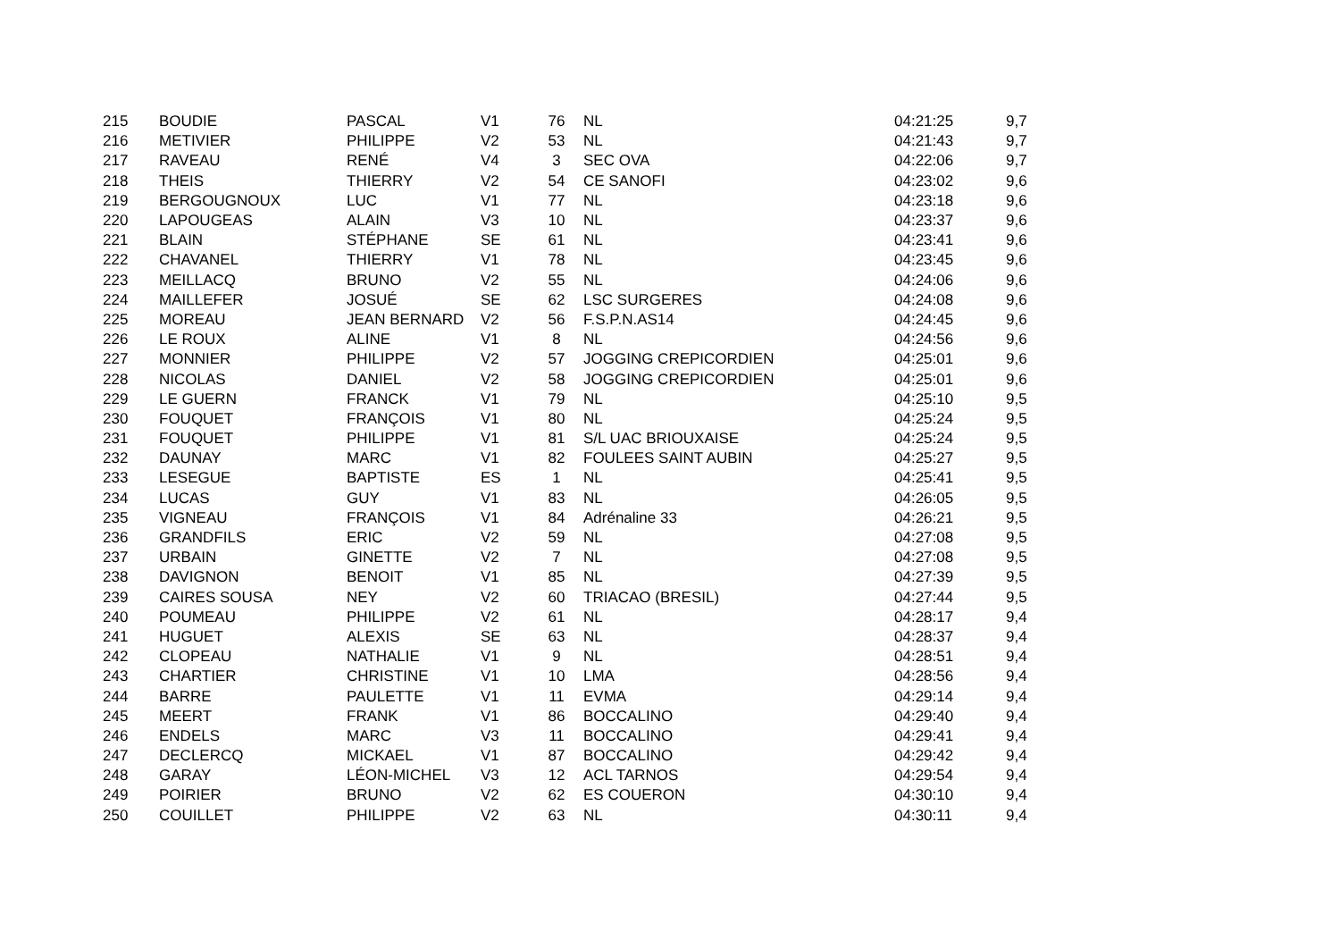| 215 | BOUDIE | PASCAL | V1 | 76 | NL | 04:21:25 | 9,7 |
| 216 | METIVIER | PHILIPPE | V2 | 53 | NL | 04:21:43 | 9,7 |
| 217 | RAVEAU | RENÉ | V4 | 3 | SEC OVA | 04:22:06 | 9,7 |
| 218 | THEIS | THIERRY | V2 | 54 | CE SANOFI | 04:23:02 | 9,6 |
| 219 | BERGOUGNOUX | LUC | V1 | 77 | NL | 04:23:18 | 9,6 |
| 220 | LAPOUGEAS | ALAIN | V3 | 10 | NL | 04:23:37 | 9,6 |
| 221 | BLAIN | STÉPHANE | SE | 61 | NL | 04:23:41 | 9,6 |
| 222 | CHAVANEL | THIERRY | V1 | 78 | NL | 04:23:45 | 9,6 |
| 223 | MEILLACQ | BRUNO | V2 | 55 | NL | 04:24:06 | 9,6 |
| 224 | MAILLEFER | JOSUÉ | SE | 62 | LSC SURGERES | 04:24:08 | 9,6 |
| 225 | MOREAU | JEAN BERNARD | V2 | 56 | F.S.P.N.AS14 | 04:24:45 | 9,6 |
| 226 | LE ROUX | ALINE | V1 | 8 | NL | 04:24:56 | 9,6 |
| 227 | MONNIER | PHILIPPE | V2 | 57 | JOGGING CREPICORDIEN | 04:25:01 | 9,6 |
| 228 | NICOLAS | DANIEL | V2 | 58 | JOGGING CREPICORDIEN | 04:25:01 | 9,6 |
| 229 | LE GUERN | FRANCK | V1 | 79 | NL | 04:25:10 | 9,5 |
| 230 | FOUQUET | FRANÇOIS | V1 | 80 | NL | 04:25:24 | 9,5 |
| 231 | FOUQUET | PHILIPPE | V1 | 81 | S/L UAC BRIOUXAISE | 04:25:24 | 9,5 |
| 232 | DAUNAY | MARC | V1 | 82 | FOULEES SAINT AUBIN | 04:25:27 | 9,5 |
| 233 | LESEGUE | BAPTISTE | ES | 1 | NL | 04:25:41 | 9,5 |
| 234 | LUCAS | GUY | V1 | 83 | NL | 04:26:05 | 9,5 |
| 235 | VIGNEAU | FRANÇOIS | V1 | 84 | Adrénaline 33 | 04:26:21 | 9,5 |
| 236 | GRANDFILS | ERIC | V2 | 59 | NL | 04:27:08 | 9,5 |
| 237 | URBAIN | GINETTE | V2 | 7 | NL | 04:27:08 | 9,5 |
| 238 | DAVIGNON | BENOIT | V1 | 85 | NL | 04:27:39 | 9,5 |
| 239 | CAIRES SOUSA | NEY | V2 | 60 | TRIACAO (BRESIL) | 04:27:44 | 9,5 |
| 240 | POUMEAU | PHILIPPE | V2 | 61 | NL | 04:28:17 | 9,4 |
| 241 | HUGUET | ALEXIS | SE | 63 | NL | 04:28:37 | 9,4 |
| 242 | CLOPEAU | NATHALIE | V1 | 9 | NL | 04:28:51 | 9,4 |
| 243 | CHARTIER | CHRISTINE | V1 | 10 | LMA | 04:28:56 | 9,4 |
| 244 | BARRE | PAULETTE | V1 | 11 | EVMA | 04:29:14 | 9,4 |
| 245 | MEERT | FRANK | V1 | 86 | BOCCALINO | 04:29:40 | 9,4 |
| 246 | ENDELS | MARC | V3 | 11 | BOCCALINO | 04:29:41 | 9,4 |
| 247 | DECLERCQ | MICKAEL | V1 | 87 | BOCCALINO | 04:29:42 | 9,4 |
| 248 | GARAY | LÉON-MICHEL | V3 | 12 | ACL TARNOS | 04:29:54 | 9,4 |
| 249 | POIRIER | BRUNO | V2 | 62 | ES COUERON | 04:30:10 | 9,4 |
| 250 | COUILLET | PHILIPPE | V2 | 63 | NL | 04:30:11 | 9,4 |